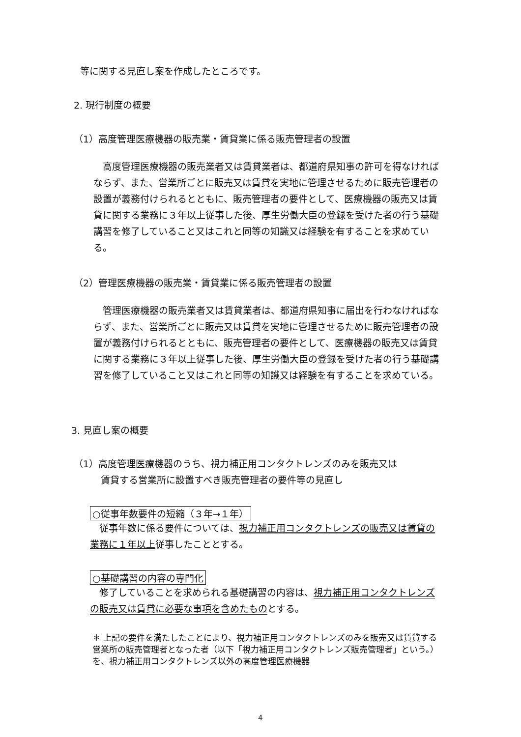等に関する見直し案を作成したところです。
2. 現行制度の概要
（1）高度管理医療機器の販売業・賃貸業に係る販売管理者の設置
高度管理医療機器の販売業者又は賃貸業者は、都道府県知事の許可を得なければならず、また、営業所ごとに販売又は賃貸を実地に管理させるために販売管理者の設置が義務付けられるとともに、販売管理者の要件として、医療機器の販売又は賃貸に関する業務に３年以上従事した後、厚生労働大臣の登録を受けた者の行う基礎講習を修了していること又はこれと同等の知識又は経験を有することを求めている。
（2）管理医療機器の販売業・賃貸業に係る販売管理者の設置
管理医療機器の販売業者又は賃貸業者は、都道府県知事に届出を行わなければならず、また、営業所ごとに販売又は賃貸を実地に管理させるために販売管理者の設置が義務付けられるとともに、販売管理者の要件として、医療機器の販売又は賃貸に関する業務に３年以上従事した後、厚生労働大臣の登録を受けた者の行う基礎講習を修了していること又はこれと同等の知識又は経験を有することを求めている。
3. 見直し案の概要
（1）高度管理医療機器のうち、視力補正用コンタクトレンズのみを販売又は
賃貸する営業所に設置すべき販売管理者の要件等の見直し
○従事年数要件の短縮（３年→１年）
従事年数に係る要件については、視力補正用コンタクトレンズの販売又は賃貸の業務に１年以上従事したこととする。
○基礎講習の内容の専門化
修了していることを求められる基礎講習の内容は、視力補正用コンタクトレンズの販売又は賃貸に必要な事項を含めたものとする。
＊ 上記の要件を満たしたことにより、視力補正用コンタクトレンズのみを販売又は賃貸する営業所の販売管理者となった者（以下「視力補正用コンタクトレンズ販売管理者」という。）を、視力補正用コンタクトレンズ以外の高度管理医療機器
4